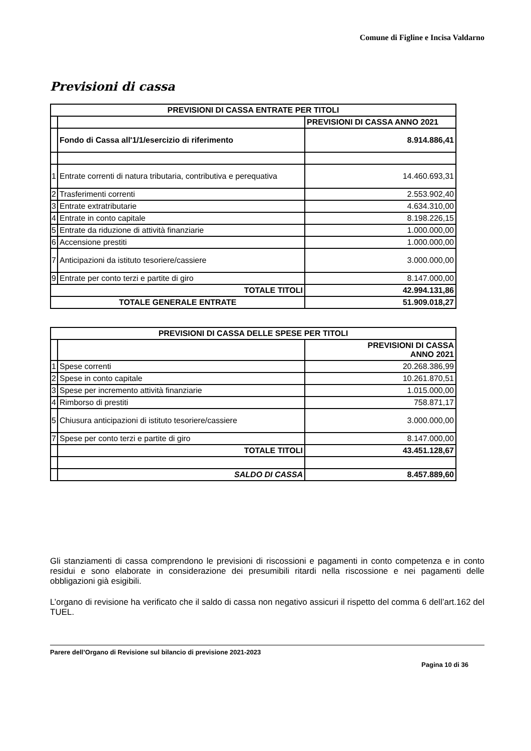Comune di Figline e Incisa Valdarno
Previsioni di cassa
| PREVISIONI DI CASSA ENTRATE PER TITOLI | | |
| --- | --- | --- |
| | | PREVISIONI DI CASSA ANNO 2021 |
| | Fondo di Cassa all'1/1/esercizio di riferimento | 8.914.886,41 |
| 1 | Entrate correnti di natura tributaria, contributiva e perequativa | 14.460.693,31 |
| 2 | Trasferimenti correnti | 2.553.902,40 |
| 3 | Entrate extratributarie | 4.634.310,00 |
| 4 | Entrate in conto capitale | 8.198.226,15 |
| 5 | Entrate da riduzione di attività finanziarie | 1.000.000,00 |
| 6 | Accensione prestiti | 1.000.000,00 |
| 7 | Anticipazioni da istituto tesoriere/cassiere | 3.000.000,00 |
| 9 | Entrate per conto terzi e partite di giro | 8.147.000,00 |
| TOTALE TITOLI | | 42.994.131,86 |
| TOTALE GENERALE ENTRATE | | 51.909.018,27 |
| PREVISIONI DI CASSA DELLE SPESE PER TITOLI | | |
| --- | --- | --- |
| | | PREVISIONI DI CASSA ANNO 2021 |
| 1 | Spese correnti | 20.268.386,99 |
| 2 | Spese in conto capitale | 10.261.870,51 |
| 3 | Spese per incremento attività finanziarie | 1.015.000,00 |
| 4 | Rimborso di prestiti | 758.871,17 |
| 5 | Chiusura anticipazioni di istituto tesoriere/cassiere | 3.000.000,00 |
| 7 | Spese per conto terzi e partite di giro | 8.147.000,00 |
| | TOTALE TITOLI | 43.451.128,67 |
| | SALDO DI CASSA | 8.457.889,60 |
Gli stanziamenti di cassa comprendono le previsioni di riscossioni e pagamenti in conto competenza e in conto residui e sono elaborate in considerazione dei presumibili ritardi nella riscossione e nei pagamenti delle obbligazioni già esigibili.
L’organo di revisione ha verificato che il saldo di cassa non negativo assicuri il rispetto del comma 6 dell’art.162 del TUEL.
Parere dell’Organo di Revisione sul bilancio di previsione 2021-2023
Pagina 10 di 36